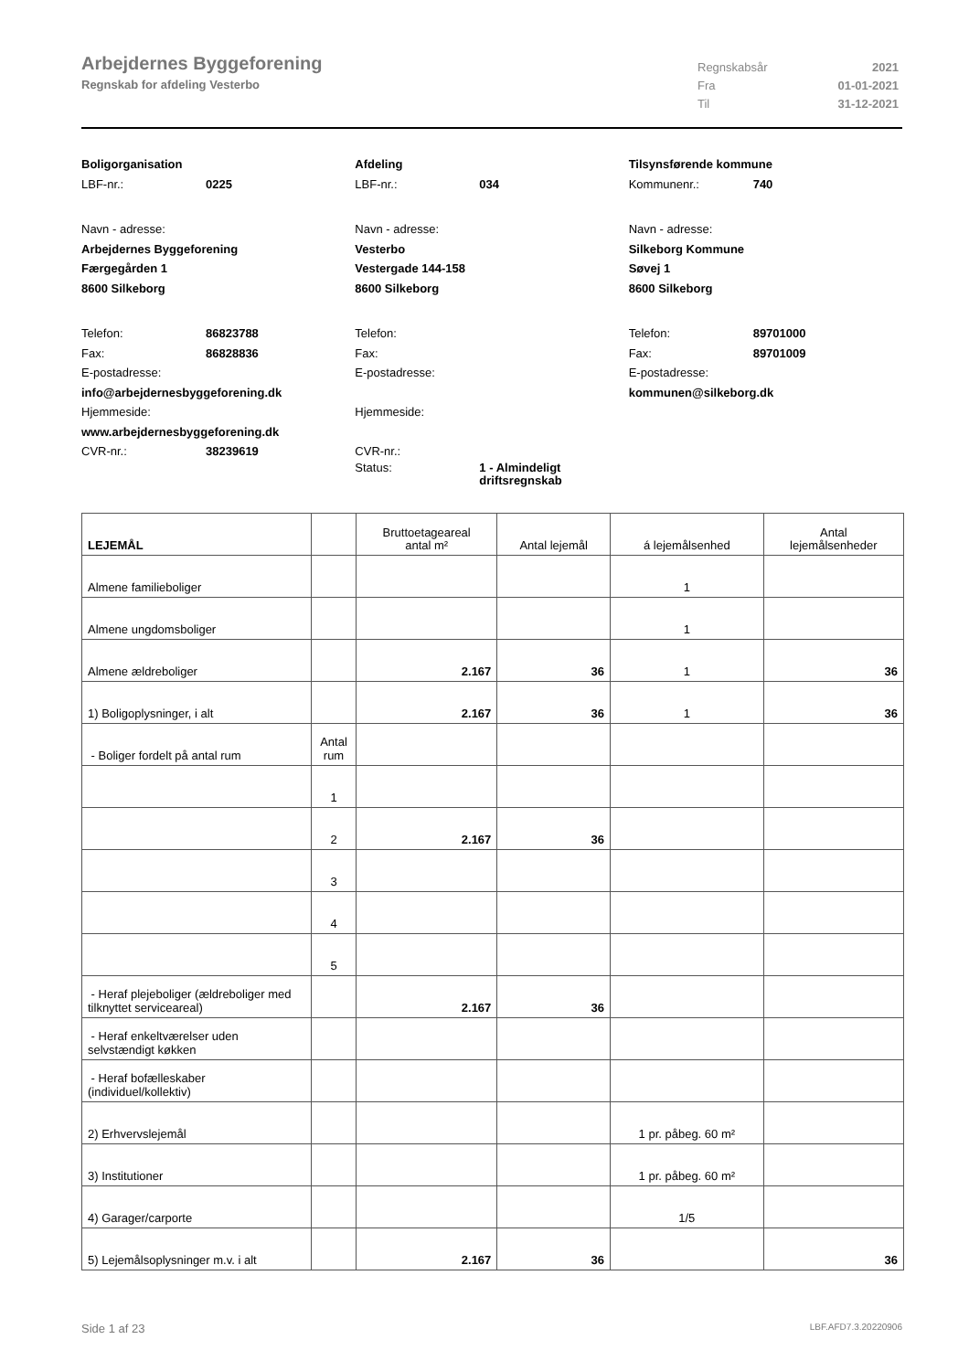Arbejdernes Byggeforening
Regnskab for afdeling Vesterbo
Regnskabsår 2021 Fra 01-01-2021 Til 31-12-2021
Boligorganisation
LBF-nr.: 0225
Navn - adresse:
Arbejdernes Byggeforening
Færgegården 1
8600 Silkeborg
Telefon: 86823788
Fax: 86828836
E-postadresse:
info@arbejdernesbyggeforening.dk
Hjemmeside:
www.arbejdernesbyggeforening.dk
CVR-nr.: 38239619
Afdeling
LBF-nr.: 034
Navn - adresse:
Vesterbo
Vestergade 144-158
8600 Silkeborg
Telefon:
Fax:
E-postadresse:
Hjemmeside:
CVR-nr.:
Status: 1 - Almindeligt
driftsregnskab
Tilsynsførende kommune
Kommunenr.: 740
Navn - adresse:
Silkeborg Kommune
Søvej 1
8600 Silkeborg
Telefon: 89701000
Fax: 89701009
E-postadresse:
kommunen@silkeborg.dk
| LEJEMÅL | | Bruttoetageareal antal m² | Antal lejemål | á lejemålsenhed | Antal lejemålsenheder |
| --- | --- | --- | --- | --- | --- |
| Almene familieboliger | | | | 1 | |
| Almene ungdomsboliger | | | | 1 | |
| Almene ældreboliger | | 2.167 | 36 | 1 | 36 |
| 1) Boligoplysninger, i alt | | 2.167 | 36 | 1 | 36 |
| - Boliger fordelt på antal rum | Antal rum | | | | |
| | 1 | | | | |
| | 2 | 2.167 | 36 | | |
| | 3 | | | | |
| | 4 | | | | |
| | 5 | | | | |
| - Heraf plejeboliger (ældreboliger med tilknyttet serviceareal) | | 2.167 | 36 | | |
| - Heraf enkeltværelser uden selvstændigt køkken | | | | | |
| - Heraf bofælleskaber (individuel/kollektiv) | | | | | |
| 2) Erhvervslejemål | | | | 1 pr. påbeg. 60 m² | |
| 3) Institutioner | | | | 1 pr. påbeg. 60 m² | |
| 4) Garager/carporte | | | | 1/5 | |
| 5) Lejemålsoplysninger m.v. i alt | | 2.167 | 36 | | 36 |
Side 1 af 23 LBF.AFD7.3.20220906